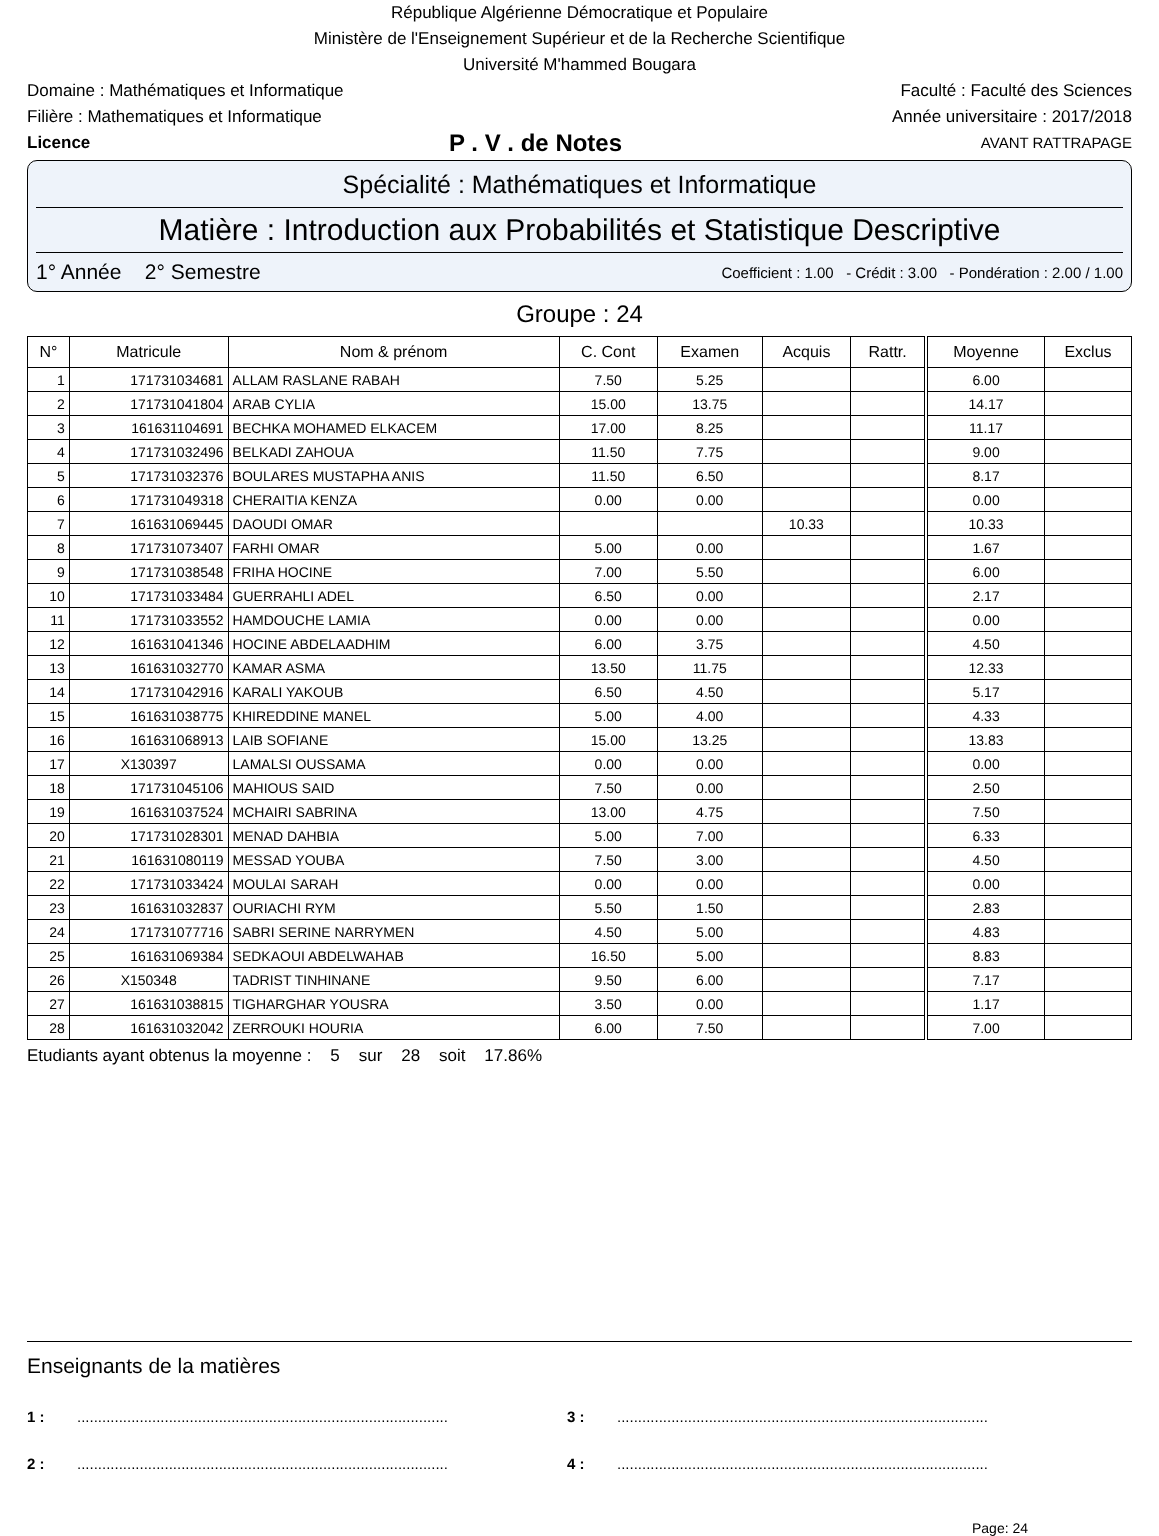République Algérienne Démocratique et Populaire
Ministère de l'Enseignement Supérieur et de la Recherche Scientifique
Université M'hammed Bougara
Domaine : Mathématiques et Informatique Faculté : Faculté des Sciences
Filière : Mathematiques et Informatique Année universitaire : 2017/2018
Licence P . V . de Notes AVANT RATTRAPAGE
Spécialité : Mathématiques et Informatique
Matière : Introduction aux Probabilités et Statistique Descriptive
1° Année 2° Semestre Coefficient : 1.00 - Crédit : 3.00 - Pondération : 2.00 / 1.00
Groupe : 24
| N° | Matricule | Nom & prénom | C. Cont | Examen | Acquis | Rattr. | Moyenne | Exclus |
| --- | --- | --- | --- | --- | --- | --- | --- | --- |
| 1 | 171731034681 | ALLAM RASLANE RABAH | 7.50 | 5.25 | | | 6.00 | |
| 2 | 171731041804 | ARAB CYLIA | 15.00 | 13.75 | | | 14.17 | |
| 3 | 161631104691 | BECHKA MOHAMED ELKACEM | 17.00 | 8.25 | | | 11.17 | |
| 4 | 171731032496 | BELKADI ZAHOUA | 11.50 | 7.75 | | | 9.00 | |
| 5 | 171731032376 | BOULARES MUSTAPHA ANIS | 11.50 | 6.50 | | | 8.17 | |
| 6 | 171731049318 | CHERAITIA KENZA | 0.00 | 0.00 | | | 0.00 | |
| 7 | 161631069445 | DAOUDI OMAR | | | 10.33 | | 10.33 | |
| 8 | 171731073407 | FARHI OMAR | 5.00 | 0.00 | | | 1.67 | |
| 9 | 171731038548 | FRIHA HOCINE | 7.00 | 5.50 | | | 6.00 | |
| 10 | 171731033484 | GUERRAHLI ADEL | 6.50 | 0.00 | | | 2.17 | |
| 11 | 171731033552 | HAMDOUCHE LAMIA | 0.00 | 0.00 | | | 0.00 | |
| 12 | 161631041346 | HOCINE ABDELAADHIM | 6.00 | 3.75 | | | 4.50 | |
| 13 | 161631032770 | KAMAR ASMA | 13.50 | 11.75 | | | 12.33 | |
| 14 | 171731042916 | KARALI YAKOUB | 6.50 | 4.50 | | | 5.17 | |
| 15 | 161631038775 | KHIREDDINE MANEL | 5.00 | 4.00 | | | 4.33 | |
| 16 | 161631068913 | LAIB SOFIANE | 15.00 | 13.25 | | | 13.83 | |
| 17 | X130397 | LAMALSI OUSSAMA | 0.00 | 0.00 | | | 0.00 | |
| 18 | 171731045106 | MAHIOUS SAID | 7.50 | 0.00 | | | 2.50 | |
| 19 | 161631037524 | MCHAIRI SABRINA | 13.00 | 4.75 | | | 7.50 | |
| 20 | 171731028301 | MENAD DAHBIA | 5.00 | 7.00 | | | 6.33 | |
| 21 | 161631080119 | MESSAD YOUBA | 7.50 | 3.00 | | | 4.50 | |
| 22 | 171731033424 | MOULAI SARAH | 0.00 | 0.00 | | | 0.00 | |
| 23 | 161631032837 | OURIACHI RYM | 5.50 | 1.50 | | | 2.83 | |
| 24 | 171731077716 | SABRI SERINE NARRYMEN | 4.50 | 5.00 | | | 4.83 | |
| 25 | 161631069384 | SEDKAOUI ABDELWAHAB | 16.50 | 5.00 | | | 8.83 | |
| 26 | X150348 | TADRIST TINHINANE | 9.50 | 6.00 | | | 7.17 | |
| 27 | 161631038815 | TIGHARGHAR YOUSRA | 3.50 | 0.00 | | | 1.17 | |
| 28 | 161631032042 | ZERROUKI HOURIA | 6.00 | 7.50 | | | 7.00 | |
Etudiants ayant obtenus la moyenne : 5 sur 28 soit 17.86%
Enseignants de la matières
1 :......................................................................................... 3 :.........................................................................................
2 :......................................................................................... 4 :.........................................................................................
Page: 24